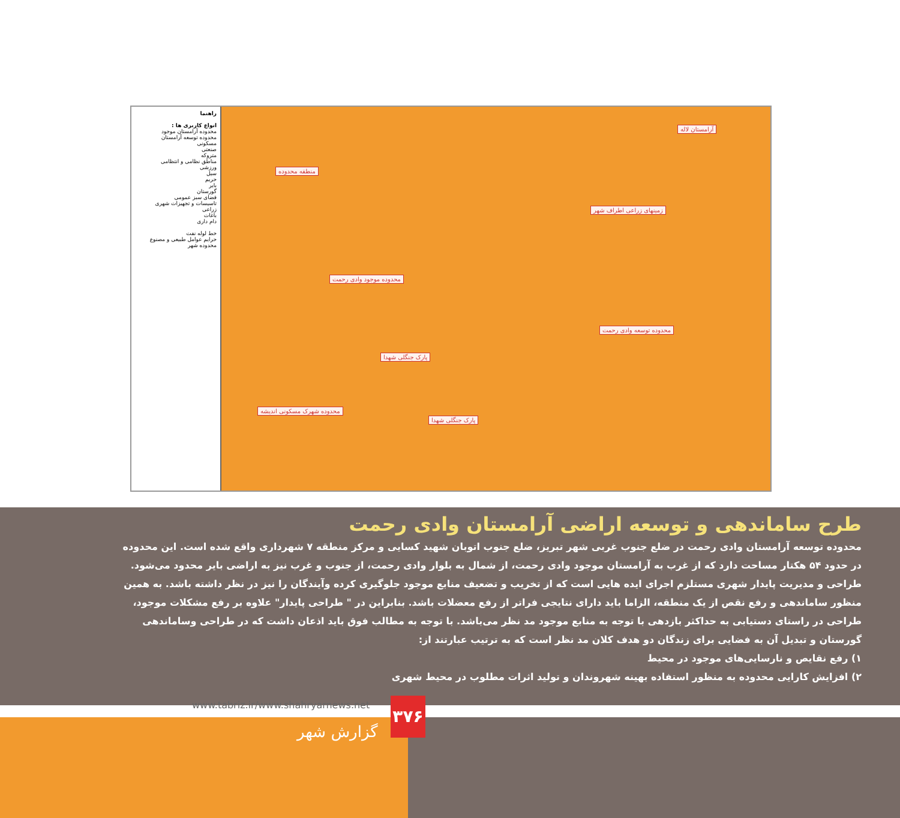راهنما
انواع کاربری ها :
محدوده آرامستان موجود
محدوده توسعه آرامستان
مسکونی
صنعتی
متروکه
مناطق نظامی و انتظامی
ورزشی
سیل
حریم
بایر
گورستان
فضای سبز عمومی
تاسیسات و تجهیزات شهری
زراعی
باغات
دام داری
خط لوله نفت
حرایم عوامل طبیعی و مصنوع
محدوده شهر
منطقه محدوده
محدوده موجود وادی رحمت
محدوده توسعه وادی رحمت
زمینهای زراعی اطراف شهر
پارک جنگلی شهدا
پارک جنگلی شهدا
محدوده شهرک مسکونی اندیشه
آرامستان لاله
طرح ساماندهی و توسعه اراضی آرامستان وادی رحمت
محدوده توسعه آرامستان وادی رحمت در ضلع جنوب غربی شهر تبریز، ضلع جنوب اتوبان شهید کسایی و مرکز منطقه ۷ شهرداری واقع شده است. این محدوده در حدود ۵۴ هکتار مساحت دارد که از غرب به آرامستان موجود وادی رحمت، از شمال به بلوار وادی رحمت، از جنوب و غرب نیز به اراضی بایر محدود می‌شود. طراحی و مدیریت پایدار شهری مستلزم اجرای ایده هایی است که از تخریب و تضعیف منابع موجود جلوگیری کرده وآیندگان را نیز در نظر داشته باشد. به همین منظور ساماندهی و رفع نقص از یک منطقه، الزاما باید دارای نتایجی فراتر از رفع معضلات باشد. بنابراین در " طراحی پایدار" علاوه بر رفع مشکلات موجود، طراحی در راستای دستیابی به حداکثر بازدهی با توجه به منابع موجود مد نظر می‌باشد. با توجه به مطالب فوق باید اذعان داشت که در طراحی وساماندهی گورستان و تبدیل آن به فضایی برای زندگان دو هدف کلان مد نظر است که به ترتیب عبارتند از:
۱) رفع نقایص و نارسایی‌های موجود در محیط
۲) افزایش کارایی محدوده به منظور استفاده بهینه شهروندان و تولید اثرات مطلوب در محیط شهری
www.tabriz.ir/www.shahryarnews.net
۳۷۶
گزارش شهر